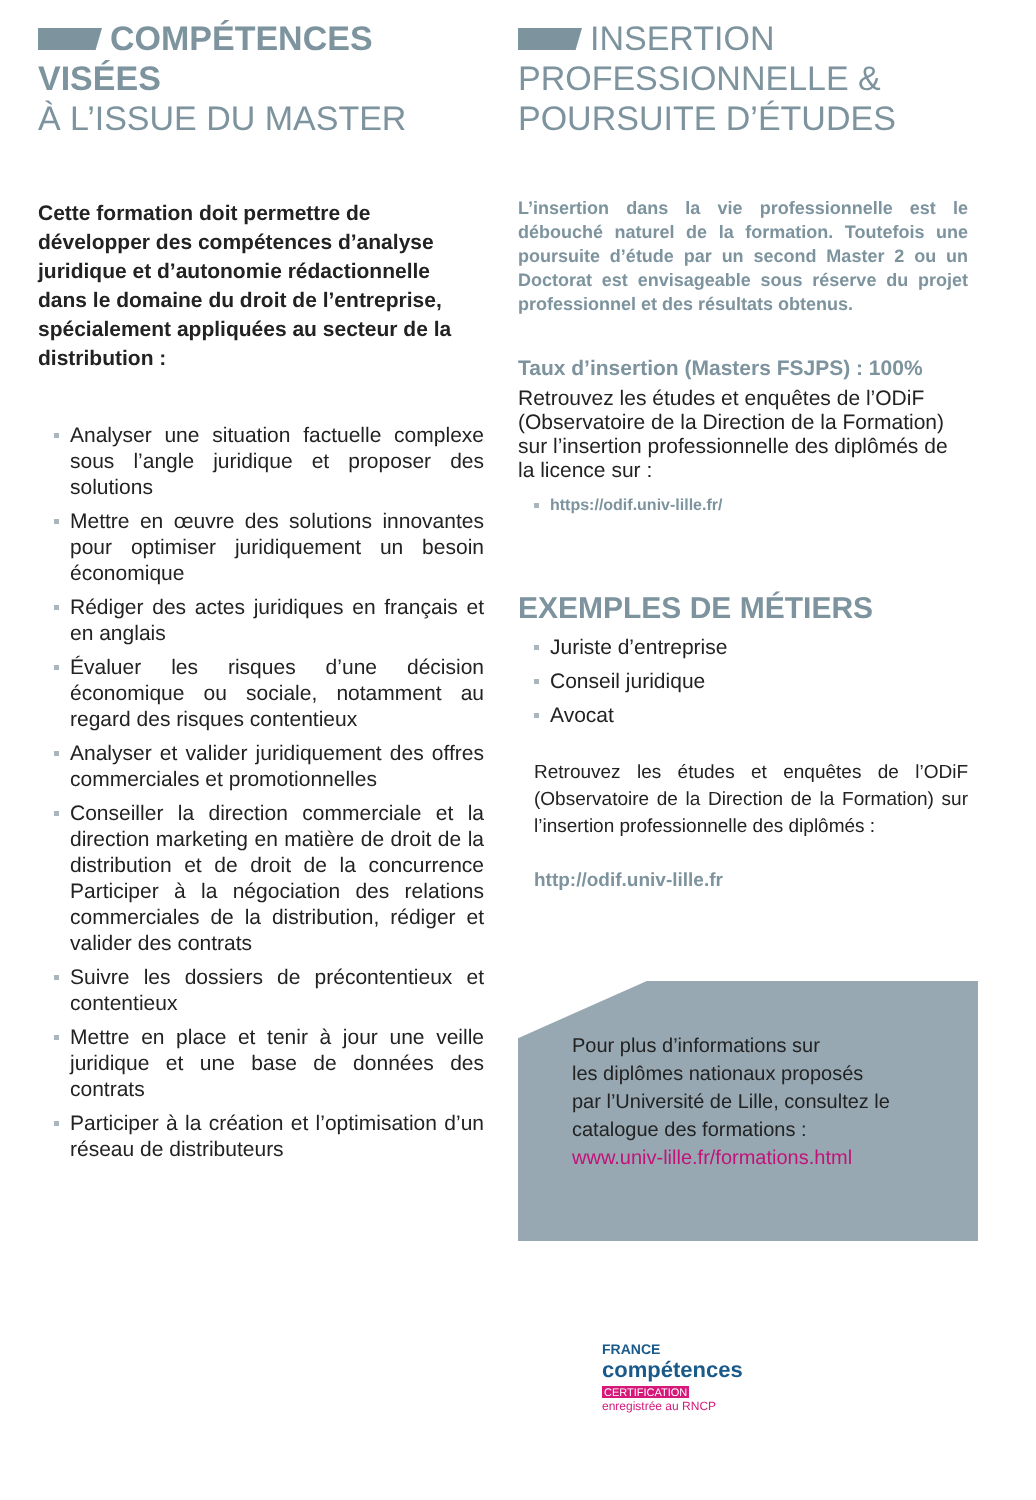COMPÉTENCES VISÉES
À L’ISSUE DU MASTER
Cette formation doit permettre de développer des compétences d’analyse juridique et d’autonomie rédactionnelle dans le domaine du droit de l’entreprise, spécialement appliquées au secteur de la distribution :
Analyser une situation factuelle complexe sous l’angle juridique et proposer des solutions
Mettre en œuvre des solutions innovantes pour optimiser juridiquement un besoin économique
Rédiger des actes juridiques en français et en anglais
Évaluer les risques d’une décision économique ou sociale, notamment au regard des risques contentieux
Analyser et valider juridiquement des offres commerciales et promotionnelles
Conseiller la direction commerciale et la direction marketing en matière de droit de la distribution et de droit de la concurrence Participer à la négociation des relations commerciales de la distribution, rédiger et valider des contrats
Suivre les dossiers de précontentieux et contentieux
Mettre en place et tenir à jour une veille juridique et une base de données des contrats
Participer à la création et l’optimisation d’un réseau de distributeurs
INSERTION
PROFESSIONNELLE &
POURSUITE D’ÉTUDES
L’insertion dans la vie professionnelle est le débouché naturel de la formation. Toutefois une poursuite d’étude par un second Master 2 ou un Doctorat est envisageable sous réserve du projet professionnel et des résultats obtenus.
Taux d’insertion (Masters FSJPS) : 100%
Retrouvez les études et enquêtes de l’ODiF (Observatoire de la Direction de la Formation) sur l’insertion professionnelle des diplômés de la licence sur :
https://odif.univ-lille.fr/
EXEMPLES DE MÉTIERS
Juriste d’entreprise
Conseil juridique
Avocat
Retrouvez les études et enquêtes de l’ODiF (Observatoire de la Direction de la Formation) sur l’insertion professionnelle des diplômés :
http://odif.univ-lille.fr
Pour plus d’informations sur
les diplômes nationaux proposés
par l’Université de Lille, consultez le catalogue des formations :
www.univ-lille.fr/formations.html
FRANCE
compétences
CERTIFICATION
enregistrée au RNCP